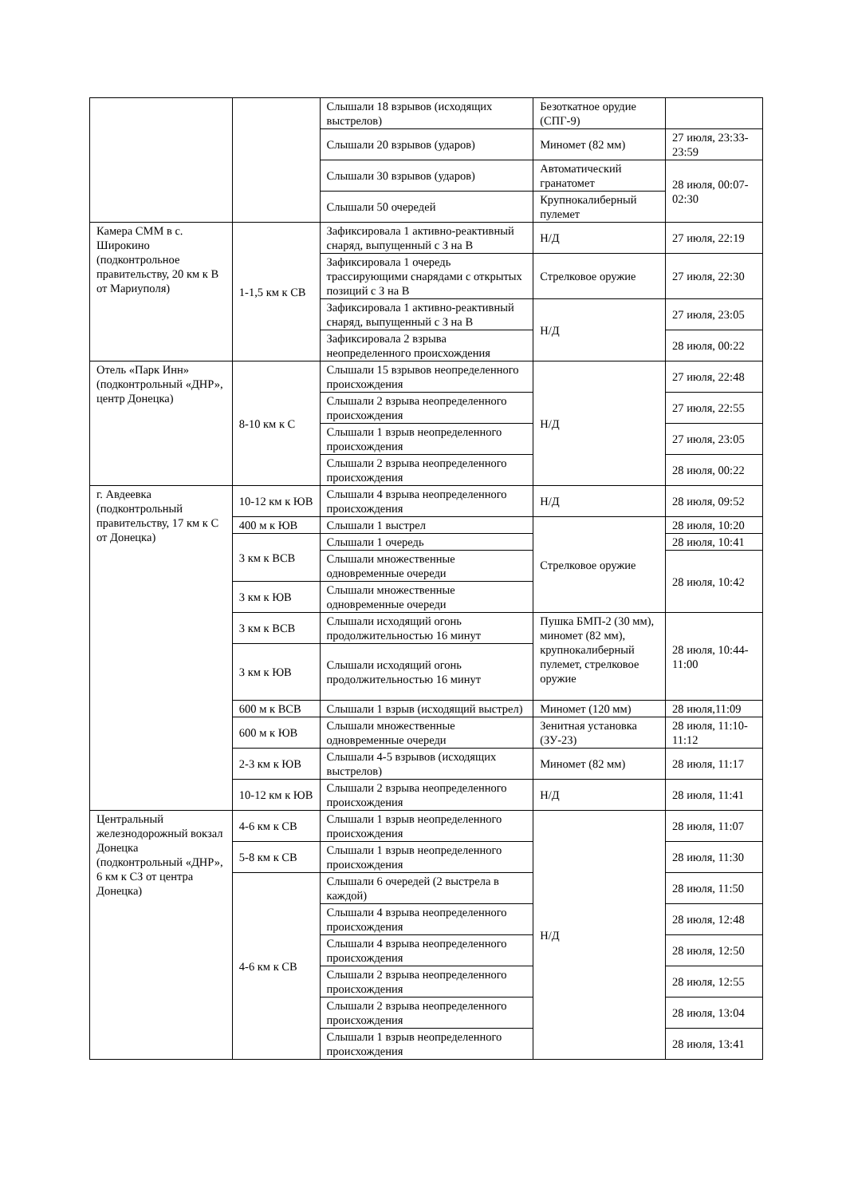| | | Слышали 18 взрывов (исходящих выстрелов) | Безоткатное орудие (СПГ-9) | |
| | | Слышали 20 взрывов (ударов) | Миномет (82 мм) | 27 июля, 23:33-23:59 |
| | | Слышали 30 взрывов (ударов) | Автоматический гранатомет | 28 июля, 00:07-02:30 |
| | | Слышали 50 очередей | Крупнокалиберный пулемет | |
| Камера СММ в с. Широкино (подконтрольное правительству, 20 км к В от Мариуполя) | 1-1,5 км к СВ | Зафиксировала 1 активно-реактивный снаряд, выпущенный с З на В | Н/Д | 27 июля, 22:19 |
| | | Зафиксировала 1 очередь трассирующими снарядами с открытых позиций с З на В | Стрелковое оружие | 27 июля, 22:30 |
| | | Зафиксировала 1 активно-реактивный снаряд, выпущенный с З на В | Н/Д | 27 июля, 23:05 |
| | | Зафиксировала 2 взрыва неопределенного происхождения | | 28 июля, 00:22 |
| Отель «Парк Инн» (подконтрольный «ДНР», центр Донецка) | 8-10 км к С | Слышали 15 взрывов неопределенного происхождения | Н/Д | 27 июля, 22:48 |
| | | Слышали 2 взрыва неопределенного происхождения | | 27 июля, 22:55 |
| | | Слышали 1 взрыв неопределенного происхождения | | 27 июля, 23:05 |
| | | Слышали 2 взрыва неопределенного происхождения | | 28 июля, 00:22 |
| г. Авдеевка (подконтрольный правительству, 17 км к С от Донецка) | 10-12 км к ЮВ | Слышали 4 взрыва неопределенного происхождения | Н/Д | 28 июля, 09:52 |
| | 400 м к ЮВ | Слышали 1 выстрел | Стрелковое оружие | 28 июля, 10:20 |
| | 3 км к ВСВ | Слышали 1 очередь | | 28 июля, 10:41 |
| | | Слышали множественные одновременные очереди | | 28 июля, 10:42 |
| | 3 км к ЮВ | Слышали множественные одновременные очереди | | |
| | 3 км к ВСВ | Слышали исходящий огонь продолжительностью 16 минут | Пушка БМП-2 (30 мм), миномет (82 мм), крупнокалиберный пулемет, стрелковое оружие | 28 июля, 10:44-11:00 |
| | 3 км к ЮВ | Слышали исходящий огонь продолжительностью 16 минут | | |
| | 600 м к ВСВ | Слышали 1 взрыв (исходящий выстрел) | Миномет (120 мм) | 28 июля,11:09 |
| | 600 м к ЮВ | Слышали множественные одновременные очереди | Зенитная установка (ЗУ-23) | 28 июля, 11:10-11:12 |
| | 2-3 км к ЮВ | Слышали 4-5 взрывов (исходящих выстрелов) | Миномет (82 мм) | 28 июля, 11:17 |
| | 10-12 км к ЮВ | Слышали 2 взрыва неопределенного происхождения | Н/Д | 28 июля, 11:41 |
| Центральный железнодорожный вокзал Донецка (подконтрольный «ДНР», 6 км к СЗ от центра Донецка) | 4-6 км к СВ | Слышали 1 взрыв неопределенного происхождения | Н/Д | 28 июля, 11:07 |
| | 5-8 км к СВ | Слышали 1 взрыв неопределенного происхождения | | 28 июля, 11:30 |
| | 4-6 км к СВ | Слышали 6 очередей (2 выстрела в каждой) | | 28 июля, 11:50 |
| | | Слышали 4 взрыва неопределенного происхождения | | 28 июля, 12:48 |
| | | Слышали 4 взрыва неопределенного происхождения | | 28 июля, 12:50 |
| | | Слышали 2 взрыва неопределенного происхождения | | 28 июля, 12:55 |
| | | Слышали 2 взрыва неопределенного происхождения | | 28 июля, 13:04 |
| | | Слышали 1 взрыв неопределенного происхождения | | 28 июля, 13:41 |